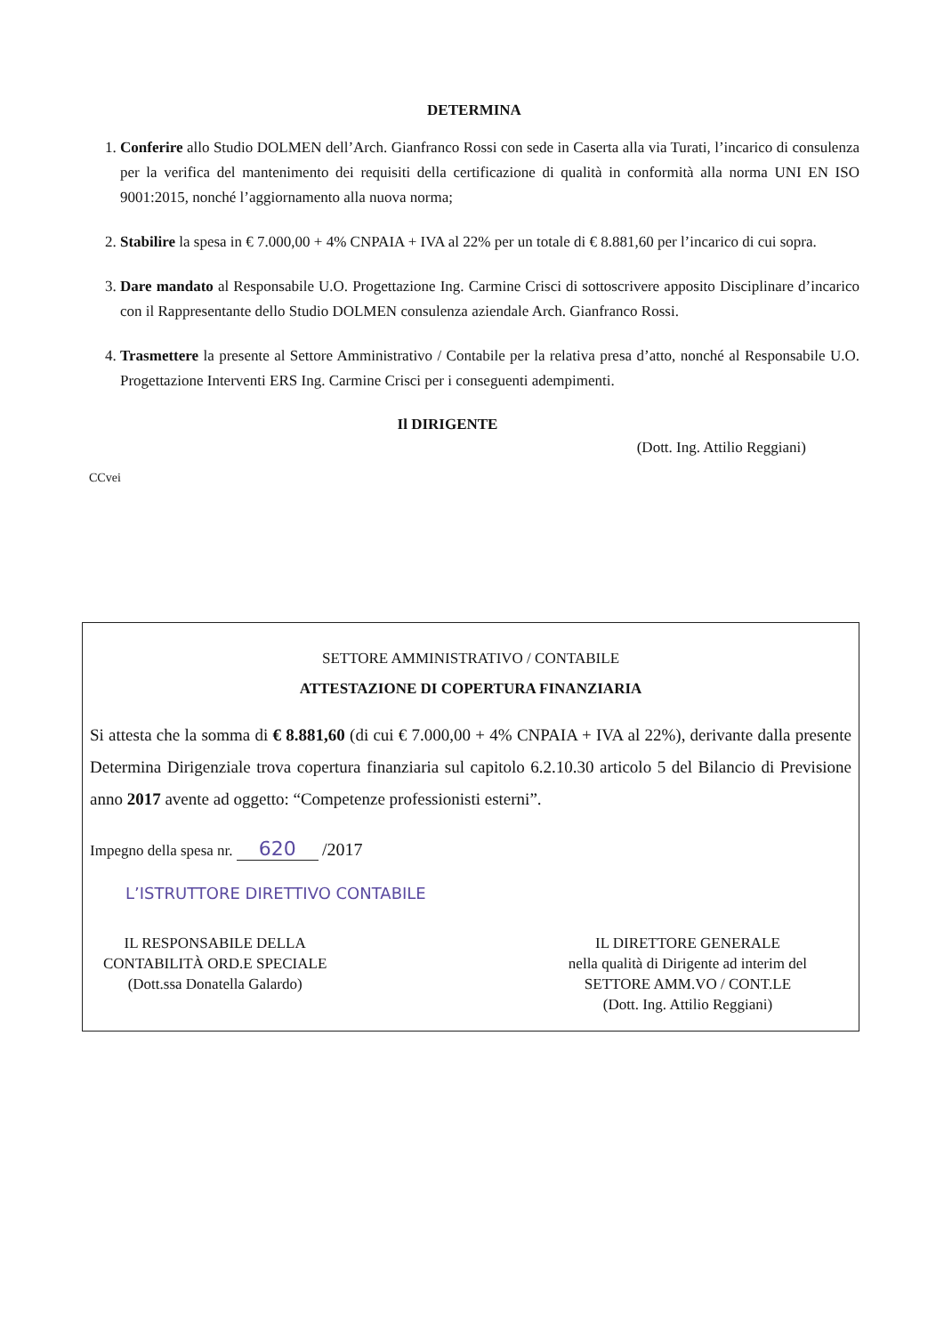DETERMINA
1. Conferire allo Studio DOLMEN dell’Arch. Gianfranco Rossi con sede in Caserta alla via Turati, l’incarico di consulenza per la verifica del mantenimento dei requisiti della certificazione di qualità in conformità alla norma UNI EN ISO 9001:2015, nonché l’aggiornamento alla nuova norma;
2. Stabilire la spesa in € 7.000,00 + 4% CNPAIA + IVA al 22% per un totale di € 8.881,60 per l’incarico di cui sopra.
3. Dare mandato al Responsabile U.O. Progettazione Ing. Carmine Crisci di sottoscrivere apposito Disciplinare d’incarico con il Rappresentante dello Studio DOLMEN consulenza aziendale Arch. Gianfranco Rossi.
4. Trasmettere la presente al Settore Amministrativo / Contabile per la relativa presa d’atto, nonché al Responsabile U.O. Progettazione Interventi ERS Ing. Carmine Crisci per i conseguenti adempimenti.
Il DIRIGENTE
(Dott. Ing. Attilio Reggiani)
CCvei
SETTORE AMMINISTRATIVO / CONTABILE
ATTESTAZIONE DI COPERTURA FINANZIARIA
Si attesta che la somma di € 8.881,60 (di cui € 7.000,00 + 4% CNPAIA + IVA al 22%), derivante dalla presente Determina Dirigenziale trova copertura finanziaria sul capitolo 6.2.10.30 articolo 5 del Bilancio di Previsione anno 2017 avente ad oggetto: “Competenze professionisti esterni”.
Impegno della spesa nr. 620 /2017
L’ISTRUTTORE DIRETTIVO CONTABILE
IL RESPONSABILE DELLA
CONTABILITÀ ORD.E SPECIALE
(Dott.ssa Donatella Galardo)
IL DIRETTORE GENERALE
nella qualità di Dirigente ad interim del
SETTORE AMM.VO / CONT.LE
(Dott. Ing. Attilio Reggiani)